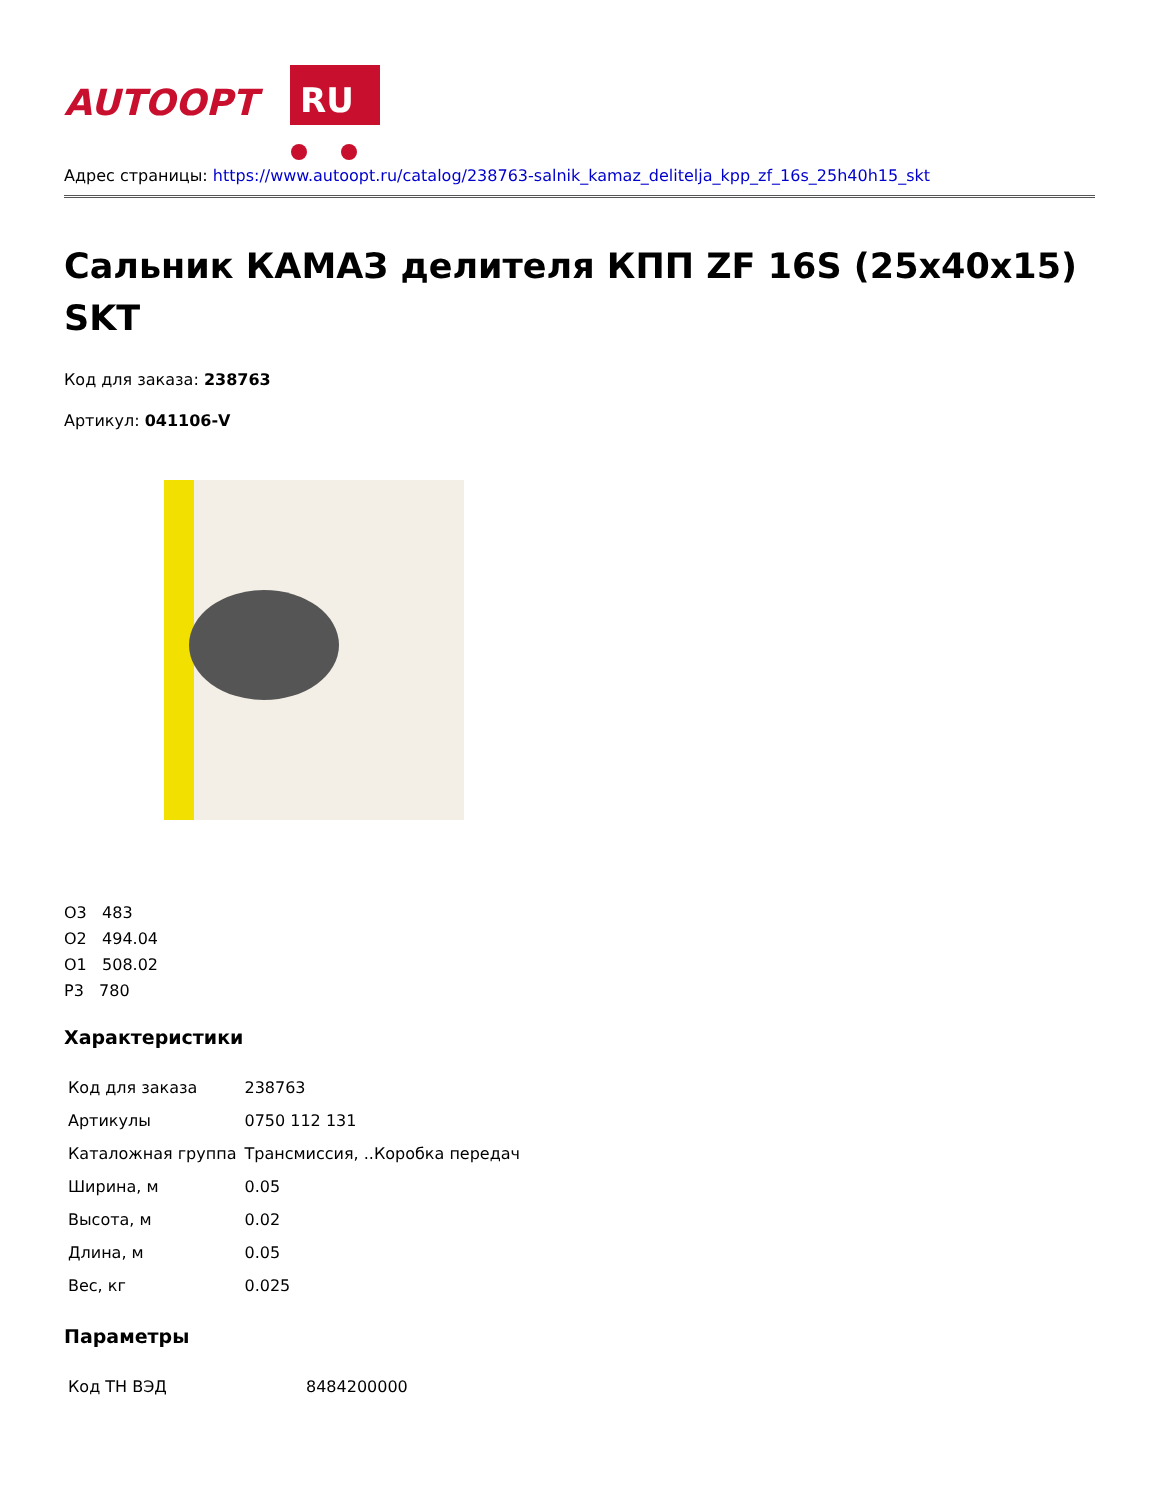AUTOOPT
RU
Адрес страницы: https://www.autoopt.ru/catalog/238763-salnik_kamaz_delitelja_kpp_zf_16s_25h40h15_skt
Сальник КАМАЗ делителя КПП ZF 16S (25x40x15) SKT
Код для заказа: 238763
Артикул: 041106-V
О3 483
О2 494.04
О1 508.02
Р3 780
Характеристики
| Код для заказа | 238763 |
| Артикулы | 0750 112 131 |
| Каталожная группа | Трансмиссия, ..Коробка передач |
| Ширина, м | 0.05 |
| Высота, м | 0.02 |
| Длина, м | 0.05 |
| Вес, кг | 0.025 |
Параметры
| Код ТН ВЭД | 8484200000 |